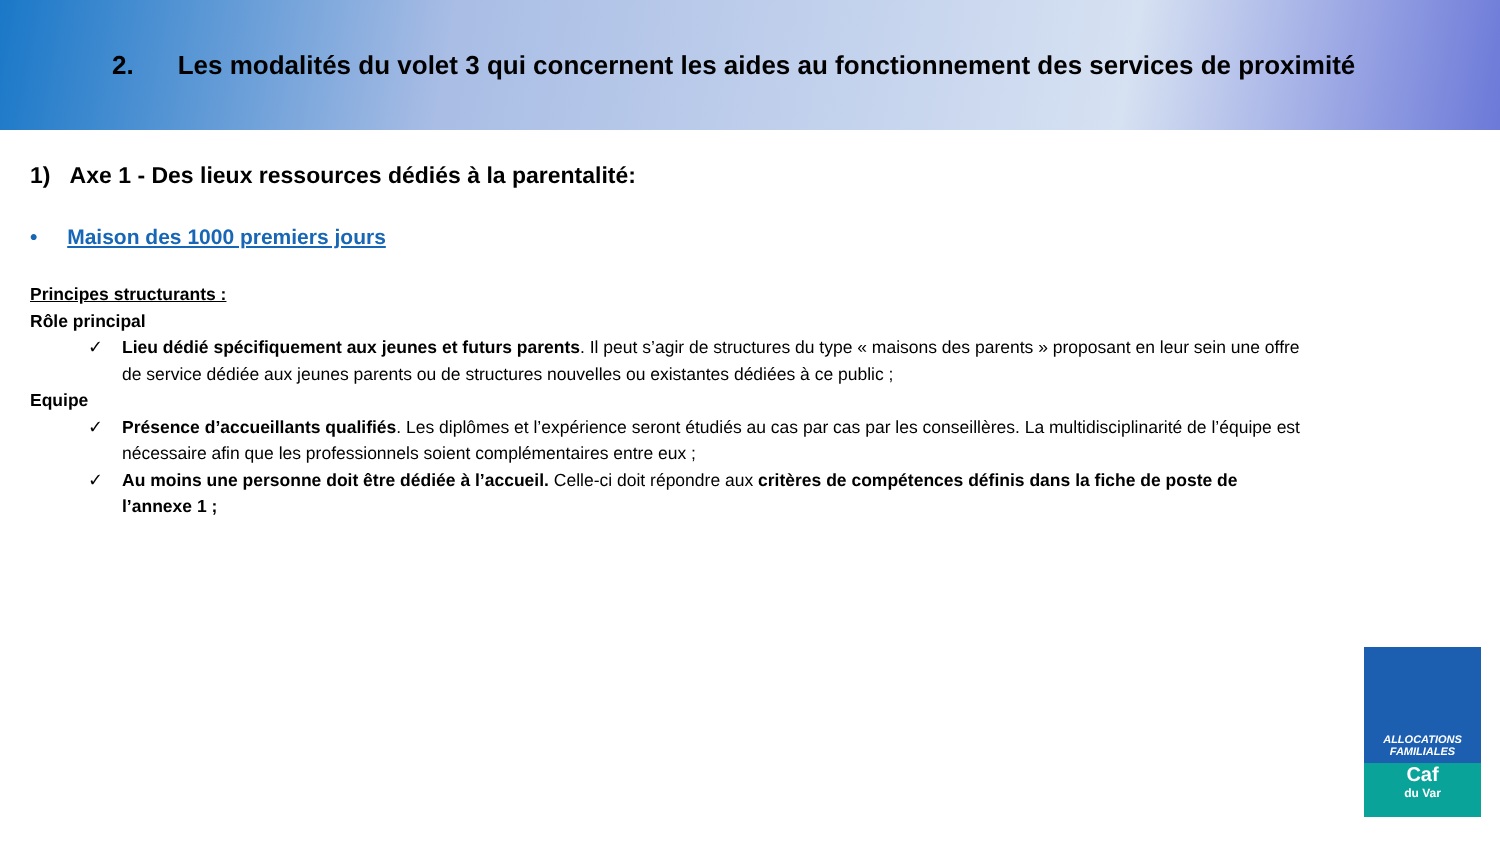2. Les modalités du volet 3 qui concernent les aides au fonctionnement des services de proximité
1) Axe 1 - Des lieux ressources dédiés à la parentalité:
• Maison des 1000 premiers jours
Principes structurants :
Rôle principal
✓ Lieu dédié spécifiquement aux jeunes et futurs parents. Il peut s’agir de structures du type « maisons des parents » proposant en leur sein une offre de service dédiée aux jeunes parents ou de structures nouvelles ou existantes dédiées à ce public ;
Equipe
✓ Présence d’accueillants qualifiés. Les diplômes et l’expérience seront étudiés au cas par cas par les conseillères. La multidisciplinarité de l’équipe est nécessaire afin que les professionnels soient complémentaires entre eux ;
✓ Au moins une personne doit être dédiée à l’accueil. Celle-ci doit répondre aux critères de compétences définis dans la fiche de poste de l’annexe 1 ;
ALLOCATIONS
FAMILIALES
Caf
du Var